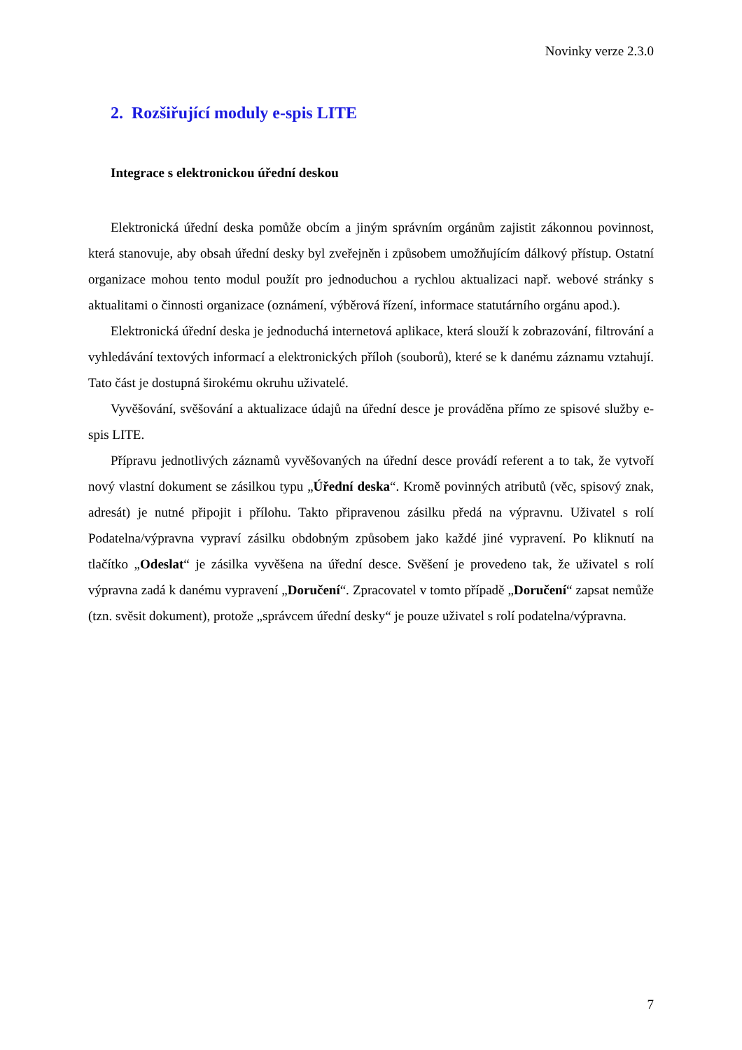Novinky verze 2.3.0
2. Rozšiřující moduly e-spis LITE
Integrace s elektronickou úřední deskou
Elektronická úřední deska pomůže obcím a jiným správním orgánům zajistit zákonnou povinnost, která stanovuje, aby obsah úřední desky byl zveřejněn i způsobem umožňujícím dálkový přístup. Ostatní organizace mohou tento modul použít pro jednoduchou a rychlou aktualizaci např. webové stránky s aktualitami o činnosti organizace (oznámení, výběrová řízení, informace statutárního orgánu apod.).
Elektronická úřední deska je jednoduchá internetová aplikace, která slouží k zobrazování, filtrování a vyhledávání textových informací a elektronických příloh (souborů), které se k danému záznamu vztahují. Tato část je dostupná širokému okruhu uživatelé.
Vyvěšování, svěšování a aktualizace údajů na úřední desce je prováděna přímo ze spisové služby e-spis LITE.
Přípravu jednotlivých záznamů vyvěšovaných na úřední desce provádí referent a to tak, že vytvoří nový vlastní dokument se zásilkou typu „Úřední deska“. Kromě povinných atributů (věc, spisový znak, adresát) je nutné připojit i přílohu. Takto připravenou zásilku předá na výpravnu. Uživatel s rolí Podatelna/výpravna vypraví zásilku obdobným způsobem jako každé jiné vypravení. Po kliknutí na tlačítko „Odeslat“ je zásilka vyvěšena na úřední desce. Svěšení je provedeno tak, že uživatel s rolí výpravna zadá k danému vypravení „Doručení“. Zpracovatel v tomto případě „Doručení“ zapsat nemůže (tzn. svěsit dokument), protože „správcem úřední desky“ je pouze uživatel s rolí podatelna/výpravna.
7